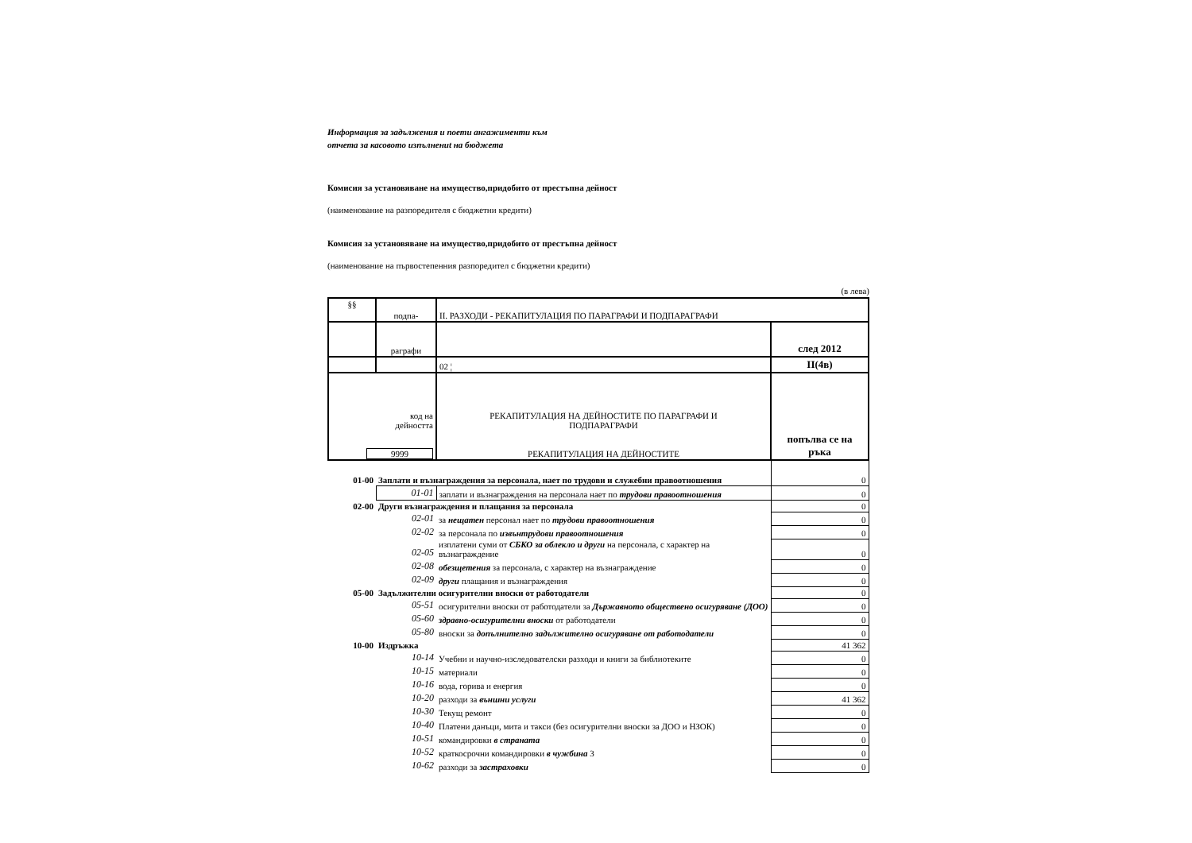Информация за задължения и поети ангажименти към
отчета за касовото изпълнениt на бюджета
Комисия за установяване на имущество,придобито от престъпна дейност
(наименование на разпоредителя с бюджетни кредити)
Комисия за установяване на имущество,придобито от престъпна дейност
(наименование на първостепенния разпоредител с бюджетни кредити)
(в лева)
| §§ | подпа- | II. РАЗХОДИ - РЕКАПИТУЛАЦИЯ ПО ПАРАГРАФИ И ПОДПАРАГРАФИ | |
| | раграфи | | след 2012 |
| | | 02 ¦ | II(4в) |
| код на дейността 9999 | | РЕКАПИТУЛАЦИЯ НА ДЕЙНОСТИТЕ ПО ПАРАГРАФИ И ПОДПАРАГРАФИ РЕКАПИТУЛАЦИЯ НА ДЕЙНОСТИТЕ | попълва се на ръка |
| 01-00 | Заплати и възнаграждения за персонала, нает по трудови и служебни правоотношения | | 0 |
| | 01-01 | заплати и възнаграждения на персонала нает по трудови правоотношения | 0 |
| 02-00 | Други възнаграждения и плащания за персонала | | 0 |
| | 02-01 | за нещатен персонал нает по трудови правоотношения | 0 |
| | 02-02 | за персонала по извънтрудови правоотношения | 0 |
| | 02-05 | изплатени суми от СБКО за облекло и други на персонала, с характер на възнаграждение | 0 |
| | 02-08 | обезщетения за персонала, с характер на възнаграждение | 0 |
| | 02-09 | други плащания и възнаграждения | 0 |
| 05-00 | Задължителни осигурителни вноски от работодатели | | 0 |
| | 05-51 | осигурителни вноски от работодатели за Държавното обществено осигуряване (ДОО) | 0 |
| | 05-60 | здравно-осигурителни вноски от работодатели | 0 |
| | 05-80 | вноски за допълнително задължително осигуряване от работодатели | 0 |
| 10-00 | Издръжка | | 41 362 |
| | 10-14 | Учебни и научно-изследователски разходи и книги за библиотеките | 0 |
| | 10-15 | материали | 0 |
| | 10-16 | вода, горива и енергия | 0 |
| | 10-20 | разходи за външни услуги | 41 362 |
| | 10-30 | Текущ ремонт | 0 |
| | 10-40 | Платени данъци, мита и такси (без осигурителни вноски за ДОО и НЗОК) | 0 |
| | 10-51 | командировки в страната | 0 |
| | 10-52 | краткосрочни командировки в чужбина 3 | 0 |
| | 10-62 | разходи за застраховки | 0 |